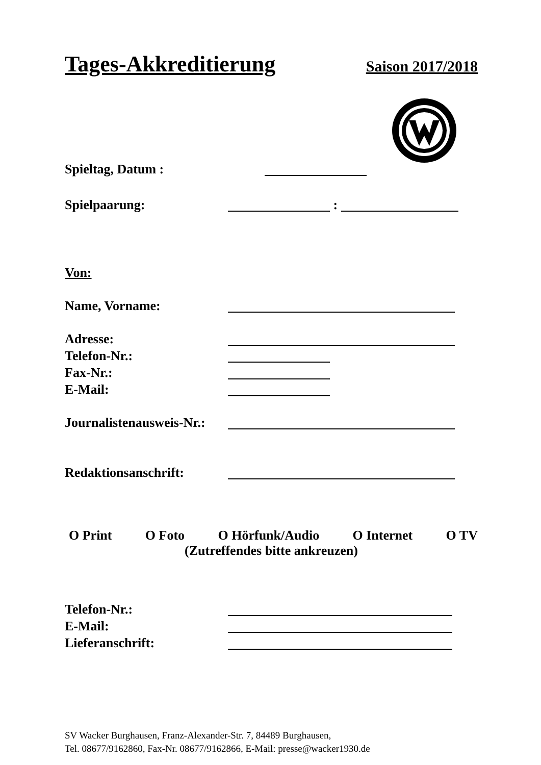Tages-Akkreditierung Saison 2017/2018
Spieltag, Datum :
Spielpaarung: :
Von:
Name, Vorname:
Adresse:
Telefon-Nr.:
Fax-Nr.:
E-Mail:
Journalistenausweis-Nr.:
Redaktionsanschrift:
O Print O Foto O Hörfunk/Audio O Internet O TV
(Zutreffendes bitte ankreuzen)
Telefon-Nr.:
E-Mail:
Lieferanschrift:
SV Wacker Burghausen, Franz-Alexander-Str. 7, 84489 Burghausen,
Tel. 08677/9162860, Fax-Nr. 08677/9162866, E-Mail: presse@wacker1930.de